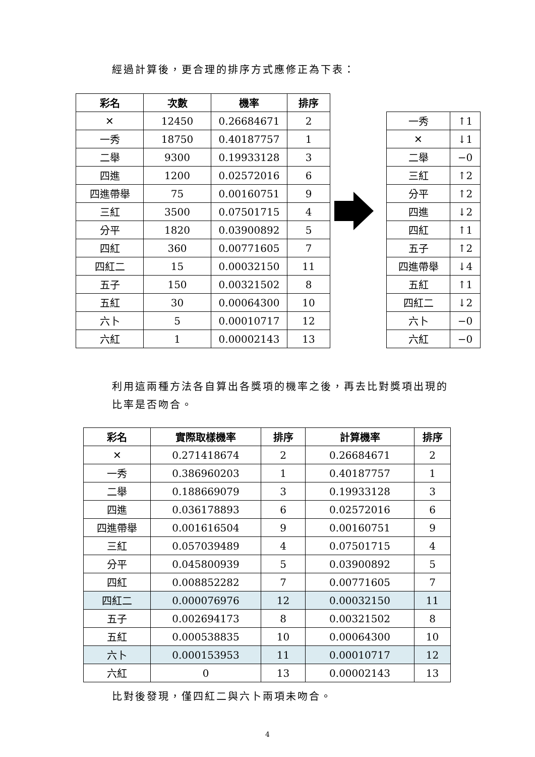經過計算後，更合理的排序方式應修正為下表：
| 彩名 | 次數 | 機率 | 排序 |
| --- | --- | --- | --- |
| ✕ | 12450 | 0.26684671 | 2 |
| 一秀 | 18750 | 0.40187757 | 1 |
| 二舉 | 9300 | 0.19933128 | 3 |
| 四進 | 1200 | 0.02572016 | 6 |
| 四進帶舉 | 75 | 0.00160751 | 9 |
| 三紅 | 3500 | 0.07501715 | 4 |
| 分平 | 1820 | 0.03900892 | 5 |
| 四紅 | 360 | 0.00771605 | 7 |
| 四紅二 | 15 | 0.00032150 | 11 |
| 五子 | 150 | 0.00321502 | 8 |
| 五紅 | 30 | 0.00064300 | 10 |
| 六卜 | 5 | 0.00010717 | 12 |
| 六紅 | 1 | 0.00002143 | 13 |
| 一秀 | ↑1 |
| ✕ | ↓1 |
| 二舉 | −0 |
| 三紅 | ↑2 |
| 分平 | ↑2 |
| 四進 | ↓2 |
| 四紅 | ↑1 |
| 五子 | ↑2 |
| 四進帶舉 | ↓4 |
| 五紅 | ↑1 |
| 四紅二 | ↓2 |
| 六卜 | −0 |
| 六紅 | −0 |
利用這兩種方法各自算出各獎項的機率之後，再去比對獎項出現的比率是否吻合。
| 彩名 | 實際取樣機率 | 排序 | 計算機率 | 排序 |
| --- | --- | --- | --- | --- |
| ✕ | 0.271418674 | 2 | 0.26684671 | 2 |
| 一秀 | 0.386960203 | 1 | 0.40187757 | 1 |
| 二舉 | 0.188669079 | 3 | 0.19933128 | 3 |
| 四進 | 0.036178893 | 6 | 0.02572016 | 6 |
| 四進帶舉 | 0.001616504 | 9 | 0.00160751 | 9 |
| 三紅 | 0.057039489 | 4 | 0.07501715 | 4 |
| 分平 | 0.045800939 | 5 | 0.03900892 | 5 |
| 四紅 | 0.008852282 | 7 | 0.00771605 | 7 |
| 四紅二 | 0.000076976 | 12 | 0.00032150 | 11 |
| 五子 | 0.002694173 | 8 | 0.00321502 | 8 |
| 五紅 | 0.000538835 | 10 | 0.00064300 | 10 |
| 六卜 | 0.000153953 | 11 | 0.00010717 | 12 |
| 六紅 | 0 | 13 | 0.00002143 | 13 |
比對後發現，僅四紅二與六卜兩項未吻合。
4